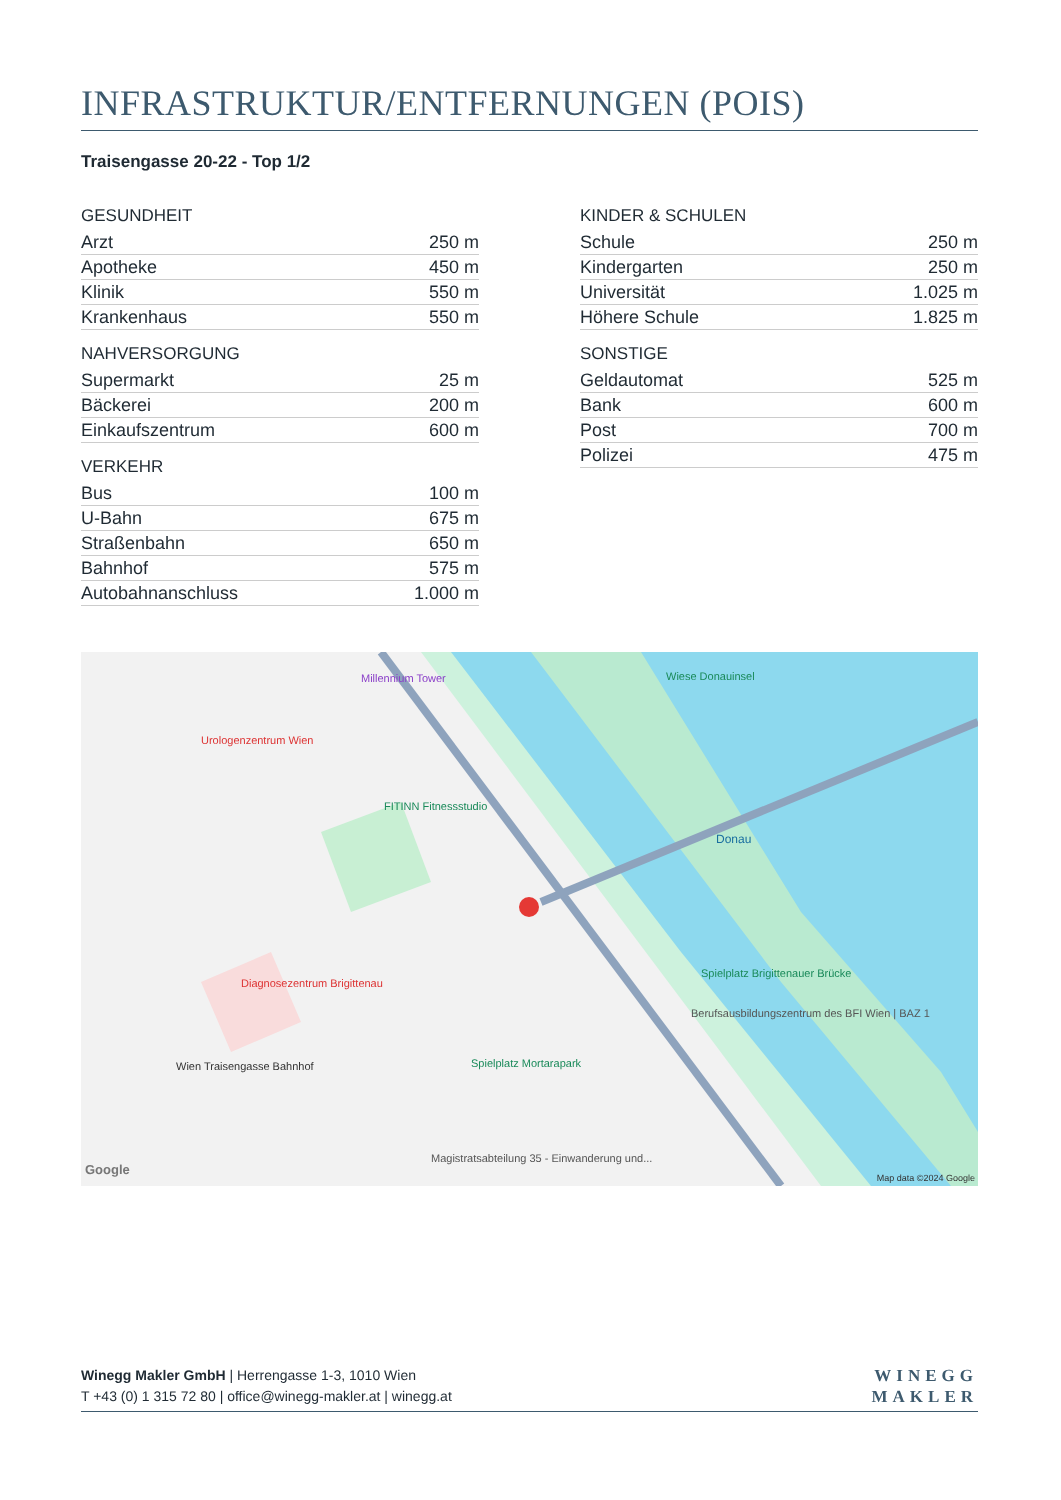INFRASTRUKTUR/ENTFERNUNGEN (POIS)
Traisengasse 20-22 - Top 1/2
| GESUNDHEIT | |
| --- | --- |
| Arzt | 250 m |
| Apotheke | 450 m |
| Klinik | 550 m |
| Krankenhaus | 550 m |
| NAHVERSORGUNG | |
| --- | --- |
| Supermarkt | 25 m |
| Bäckerei | 200 m |
| Einkaufszentrum | 600 m |
| VERKEHR | |
| --- | --- |
| Bus | 100 m |
| U-Bahn | 675 m |
| Straßenbahn | 650 m |
| Bahnhof | 575 m |
| Autobahnanschluss | 1.000 m |
| KINDER & SCHULEN | |
| --- | --- |
| Schule | 250 m |
| Kindergarten | 250 m |
| Universität | 1.025 m |
| Höhere Schule | 1.825 m |
| SONSTIGE | |
| --- | --- |
| Geldautomat | 525 m |
| Bank | 600 m |
| Post | 700 m |
| Polizei | 475 m |
Millennium Tower
Urologenzentrum Wien
FITINN Fitnessstudio
Wiese Donauinsel
Diagnosezentrum Brigittenau
Wien Traisengasse Bahnhof Spielplatz Mortarapark
Spielplatz Brigittenauer Brücke
Berufsausbildungszentrum des BFI Wien | BAZ 1
Magistratsabteilung 35 - Einwanderung und...
Donau
Google
Map data ©2024 Google
Winegg Makler GmbH | Herrengasse 1-3, 1010 Wien
T +43 (0) 1 315 72 80 | office@winegg-makler.at | winegg.at
WINEGG
MAKLER